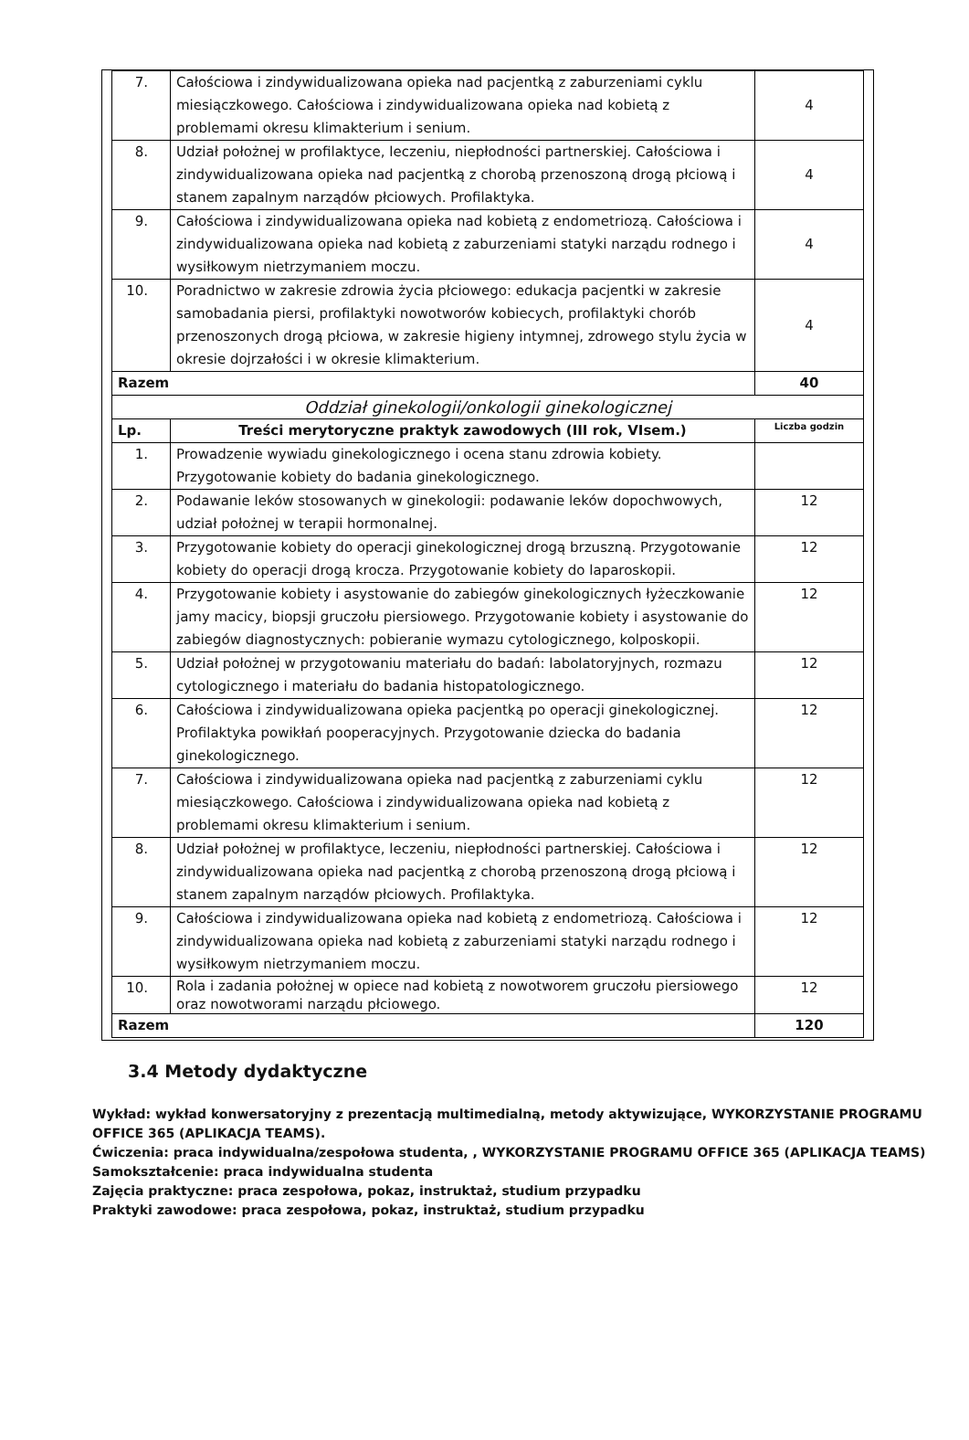| 7. | Całościowa i zindywidualizowana opieka nad pacjentką z zaburzeniami cyklu miesiączkowego. Całościowa i zindywidualizowana opieka nad kobietą z problemami okresu klimakterium i senium. | 4 |
| 8. | Udział położnej w profilaktyce, leczeniu, niepłodności partnerskiej. Całościowa i zindywidualizowana opieka nad pacjentką z chorobą przenoszoną drogą płciową i stanem zapalnym narządów płciowych. Profilaktyka. | 4 |
| 9. | Całościowa i zindywidualizowana opieka nad kobietą z endometriozą. Całościowa i zindywidualizowana opieka nad kobietą z zaburzeniami statyki narządu rodnego i wysiłkowym nietrzymaniem moczu. | 4 |
| 10. | Poradnictwo w zakresie zdrowia życia płciowego: edukacja pacjentki w zakresie samobadania piersi, profilaktyki nowotworów kobiecych, profilaktyki chorób przenoszonych drogą płciowa, w zakresie higieny intymnej, zdrowego stylu życia w okresie dojrzałości i w okresie klimakterium. | 4 |
| Razem | | 40 |
| Oddział ginekologii/onkologii ginekologicznej | | |
| Lp. | Treści merytoryczne praktyk zawodowych (III rok, VIsem.) | Liczba godzin |
| 1. | Prowadzenie wywiadu ginekologicznego i ocena stanu zdrowia kobiety. Przygotowanie kobiety do badania ginekologicznego. | |
| 2. | Podawanie leków stosowanych w ginekologii: podawanie leków dopochwowych, udział położnej w terapii hormonalnej. | 12 |
| 3. | Przygotowanie kobiety do operacji ginekologicznej drogą brzuszną. Przygotowanie kobiety do operacji drogą krocza. Przygotowanie kobiety do laparoskopii. | 12 |
| 4. | Przygotowanie kobiety i asystowanie do zabiegów ginekologicznych łyżeczkowanie jamy macicy, biopsji gruczołu piersiowego. Przygotowanie kobiety i asystowanie do zabiegów diagnostycznych: pobieranie wymazu cytologicznego, kolposkopii. | 12 |
| 5. | Udział położnej w przygotowaniu materiału do badań: labolatoryjnych, rozmazu cytologicznego i materiału do badania histopatologicznego. | 12 |
| 6. | Całościowa i zindywidualizowana opieka pacjentką po operacji ginekologicznej. Profilaktyka powikłań pooperacyjnych. Przygotowanie dziecka do badania ginekologicznego. | 12 |
| 7. | Całościowa i zindywidualizowana opieka nad pacjentką z zaburzeniami cyklu miesiączkowego. Całościowa i zindywidualizowana opieka nad kobietą z problemami okresu klimakterium i senium. | 12 |
| 8. | Udział położnej w profilaktyce, leczeniu, niepłodności partnerskiej. Całościowa i zindywidualizowana opieka nad pacjentką z chorobą przenoszoną drogą płciową i stanem zapalnym narządów płciowych. Profilaktyka. | 12 |
| 9. | Całościowa i zindywidualizowana opieka nad kobietą z endometriozą. Całościowa i zindywidualizowana opieka nad kobietą z zaburzeniami statyki narządu rodnego i wysiłkowym nietrzymaniem moczu. | 12 |
| 10. | Rola i zadania położnej w opiece nad kobietą z nowotworem gruczołu piersiowego oraz nowotworami narządu płciowego. | 12 |
| Razem | | 120 |
3.4 Metody dydaktyczne
Wykład: wykład konwersatoryjny z prezentacją multimedialną, metody aktywizujące, WYKORZYSTANIE PROGRAMU OFFICE 365 (APLIKACJA TEAMS).
Ćwiczenia: praca indywidualna/zespołowa studenta, , WYKORZYSTANIE PROGRAMU OFFICE 365 (APLIKACJA TEAMS)
Samokształcenie: praca indywidualna studenta
Zajęcia praktyczne: praca zespołowa, pokaz, instruktaż, studium przypadku
Praktyki zawodowe: praca zespołowa, pokaz, instruktaż, studium przypadku